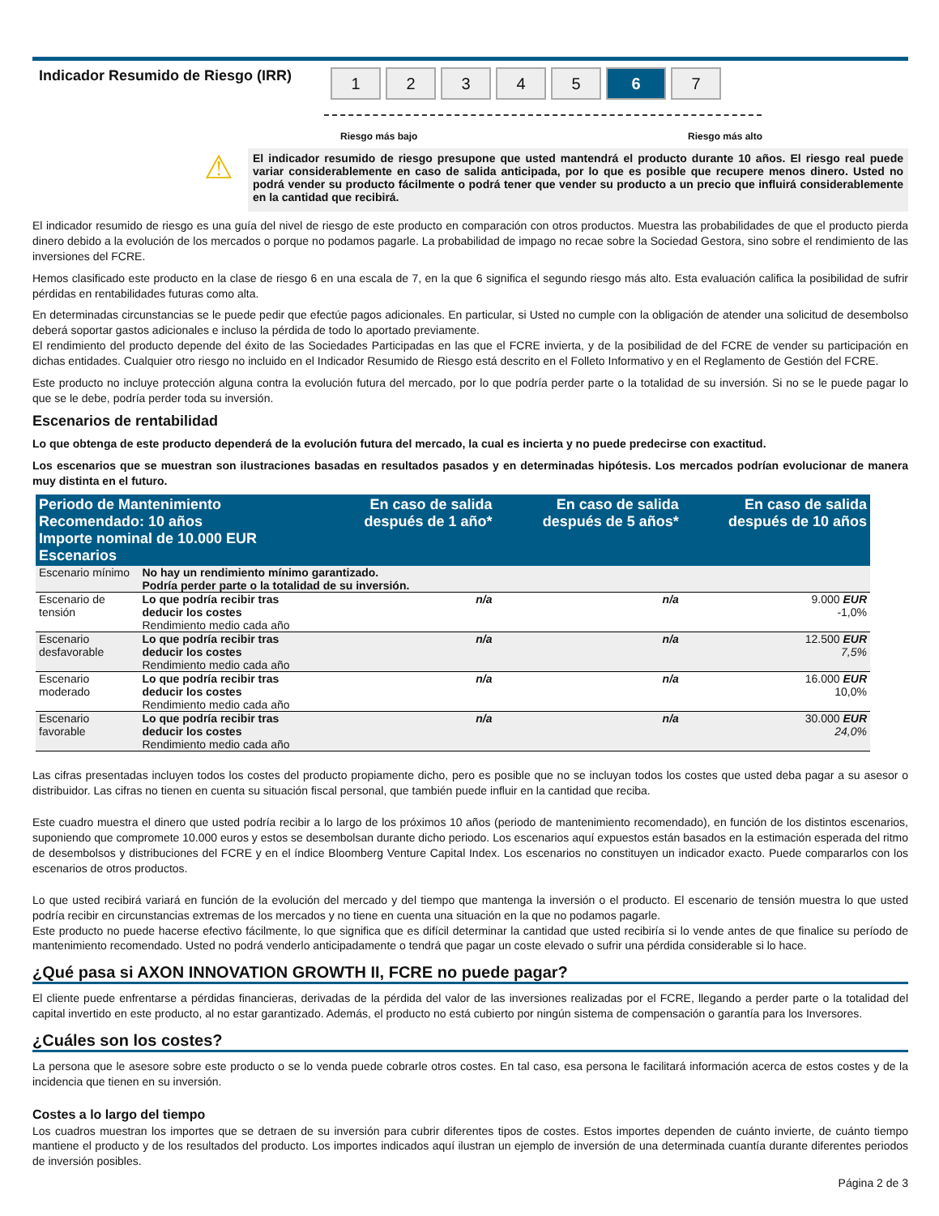Indicador Resumido de Riesgo (IRR)
1 2 3 4 5 6 7
Riesgo más bajo Riesgo más alto
⚠
El indicador resumido de riesgo presupone que usted mantendrá el producto durante 10 años. El riesgo real puede variar considerablemente en caso de salida anticipada, por lo que es posible que recupere menos dinero. Usted no podrá vender su producto fácilmente o podrá tener que vender su producto a un precio que influirá considerablemente en la cantidad que recibirá.
El indicador resumido de riesgo es una guía del nivel de riesgo de este producto en comparación con otros productos. Muestra las probabilidades de que el producto pierda dinero debido a la evolución de los mercados o porque no podamos pagarle. La probabilidad de impago no recae sobre la Sociedad Gestora, sino sobre el rendimiento de las inversiones del FCRE.
Hemos clasificado este producto en la clase de riesgo 6 en una escala de 7, en la que 6 significa el segundo riesgo más alto. Esta evaluación califica la posibilidad de sufrir pérdidas en rentabilidades futuras como alta.
En determinadas circunstancias se le puede pedir que efectúe pagos adicionales. En particular, si Usted no cumple con la obligación de atender una solicitud de desembolso deberá soportar gastos adicionales e incluso la pérdida de todo lo aportado previamente.
El rendimiento del producto depende del éxito de las Sociedades Participadas en las que el FCRE invierta, y de la posibilidad de del FCRE de vender su participación en dichas entidades. Cualquier otro riesgo no incluido en el Indicador Resumido de Riesgo está descrito en el Folleto Informativo y en el Reglamento de Gestión del FCRE.
Este producto no incluye protección alguna contra la evolución futura del mercado, por lo que podría perder parte o la totalidad de su inversión. Si no se le puede pagar lo que se le debe, podría perder toda su inversión.
Escenarios de rentabilidad
Lo que obtenga de este producto dependerá de la evolución futura del mercado, la cual es incierta y no puede predecirse con exactitud.
Los escenarios que se muestran son ilustraciones basadas en resultados pasados y en determinadas hipótesis. Los mercados podrían evolucionar de manera muy distinta en el futuro.
| Periodo de Mantenimiento Recomendado: 10 años Importe nominal de 10.000 EUR Escenarios | | En caso de salida después de 1 año* | En caso de salida después de 5 años* | En caso de salida después de 10 años |
| --- | --- | --- | --- | --- |
| Escenario mínimo | No hay un rendimiento mínimo garantizado. Podría perder parte o la totalidad de su inversión. | | | |
| Escenario de tensión | Lo que podría recibir tras deducir los costes Rendimiento medio cada año | n/a | n/a | 9.000 EUR -1,0% |
| Escenario desfavorable | Lo que podría recibir tras deducir los costes Rendimiento medio cada año | n/a | n/a | 12.500 EUR 7,5% |
| Escenario moderado | Lo que podría recibir tras deducir los costes Rendimiento medio cada año | n/a | n/a | 16.000 EUR 10,0% |
| Escenario favorable | Lo que podría recibir tras deducir los costes Rendimiento medio cada año | n/a | n/a | 30.000 EUR 24,0% |
Las cifras presentadas incluyen todos los costes del producto propiamente dicho, pero es posible que no se incluyan todos los costes que usted deba pagar a su asesor o distribuidor. Las cifras no tienen en cuenta su situación fiscal personal, que también puede influir en la cantidad que reciba.
Este cuadro muestra el dinero que usted podría recibir a lo largo de los próximos 10 años (periodo de mantenimiento recomendado), en función de los distintos escenarios, suponiendo que comprometе 10.000 euros y estos se desembolsan durante dicho periodo. Los escenarios aquí expuestos están basados en la estimación esperada del ritmo de desembolsos y distribuciones del FCRE y en el índice Bloomberg Venture Capital Index. Los escenarios no constituyen un indicador exacto. Puede compararlos con los escenarios de otros productos.
Lo que usted recibirá variará en función de la evolución del mercado y del tiempo que mantenga la inversión o el producto. El escenario de tensión muestra lo que usted podría recibir en circunstancias extremas de los mercados y no tiene en cuenta una situación en la que no podamos pagarle.
Este producto no puede hacerse efectivo fácilmente, lo que significa que es difícil determinar la cantidad que usted recibiría si lo vende antes de que finalice su período de mantenimiento recomendado. Usted no podrá venderlo anticipadamente o tendrá que pagar un coste elevado o sufrir una pérdida considerable si lo hace.
¿Qué pasa si AXON INNOVATION GROWTH II, FCRE no puede pagar?
El cliente puede enfrentarse a pérdidas financieras, derivadas de la pérdida del valor de las inversiones realizadas por el FCRE, llegando a perder parte o la totalidad del capital invertido en este producto, al no estar garantizado. Además, el producto no está cubierto por ningún sistema de compensación o garantía para los Inversores.
¿Cuáles son los costes?
La persona que le asesore sobre este producto o se lo venda puede cobrarle otros costes. En tal caso, esa persona le facilitará información acerca de estos costes y de la incidencia que tienen en su inversión.
Costes a lo largo del tiempo
Los cuadros muestran los importes que se detraen de su inversión para cubrir diferentes tipos de costes. Estos importes dependen de cuánto invierte, de cuánto tiempo mantiene el producto y de los resultados del producto. Los importes indicados aquí ilustran un ejemplo de inversión de una determinada cuantía durante diferentes periodos de inversión posibles.
Página 2 de 3